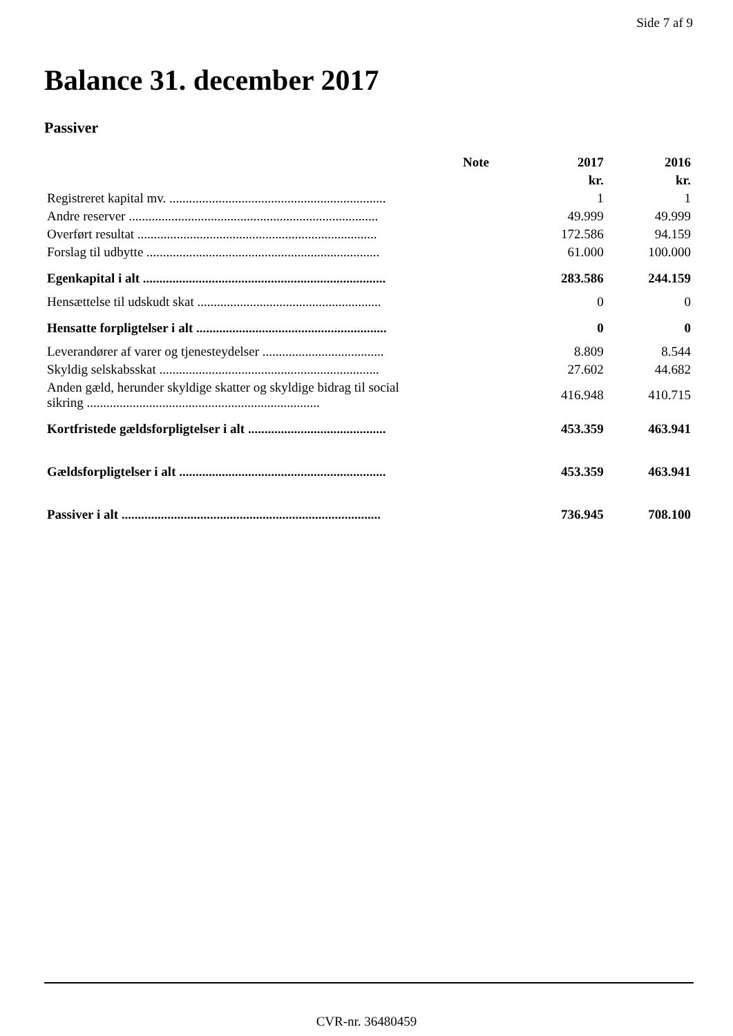Side 7 af 9
Balance 31. december 2017
Passiver
| | Note | 2017 | 2016 |
| --- | --- | --- | --- |
| | | kr. | kr. |
| Registreret kapital mv. .................................................................. | | 1 | 1 |
| Andre reserver ............................................................................ | | 49.999 | 49.999 |
| Overført resultat ......................................................................... | | 172.586 | 94.159 |
| Forslag til udbytte ....................................................................... | | 61.000 | 100.000 |
| Egenkapital i alt .......................................................................... | | 283.586 | 244.159 |
| Hensættelse til udskudt skat ........................................................ | | 0 | 0 |
| Hensatte forpligtelser i alt .......................................................... | | 0 | 0 |
| Leverandører af varer og tjenesteydelser ..................................... | | 8.809 | 8.544 |
| Skyldig selskabsskat ................................................................... | | 27.602 | 44.682 |
| Anden gæld, herunder skyldige skatter og skyldige bidrag til social sikring ....................................................................... | | 416.948 | 410.715 |
| Kortfristede gældsforpligtelser i alt .......................................... | | 453.359 | 463.941 |
| Gældsforpligtelser i alt ............................................................... | | 453.359 | 463.941 |
| Passiver i alt ............................................................................... | | 736.945 | 708.100 |
CVR-nr. 36480459